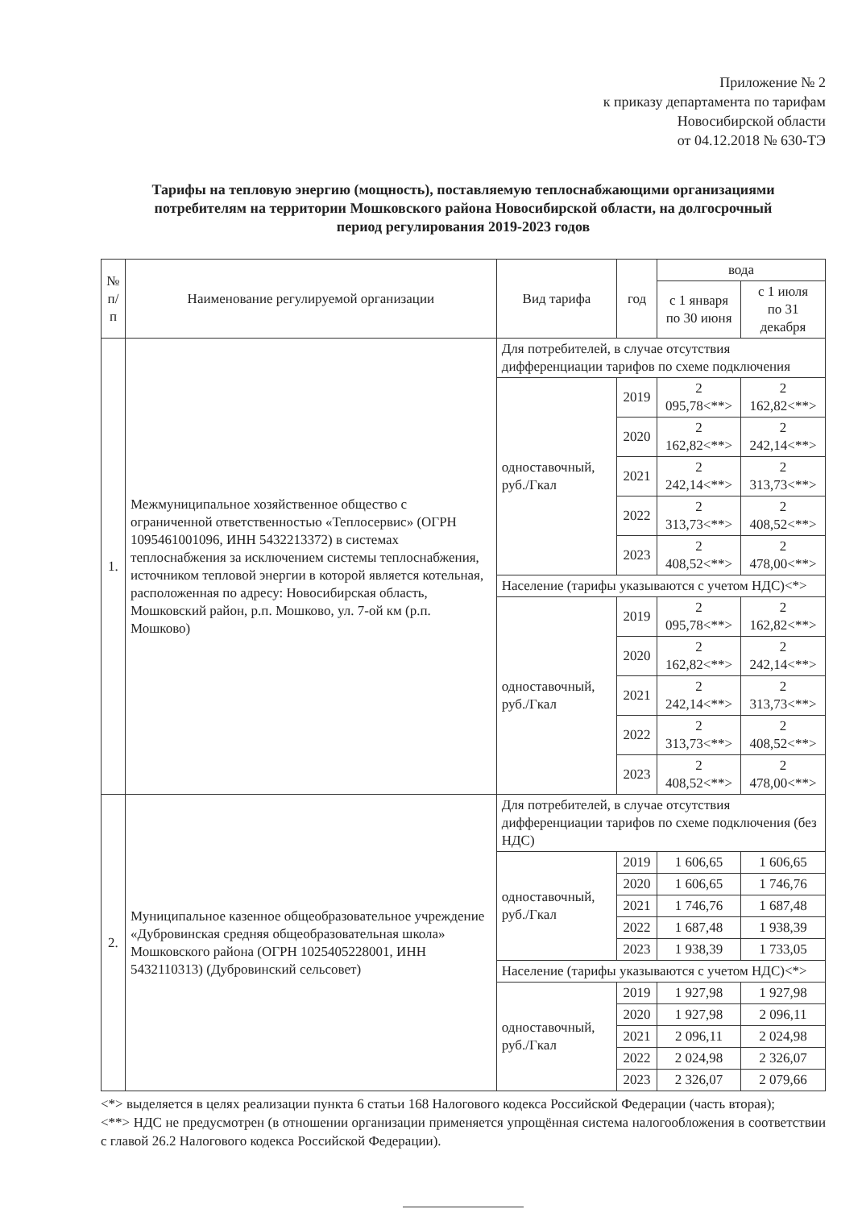Приложение № 2
к приказу департамента по тарифам
Новосибирской области
от 04.12.2018 № 630-ТЭ
Тарифы на тепловую энергию (мощность), поставляемую теплоснабжающими организациями потребителям на территории Мошковского района Новосибирской области, на долгосрочный период регулирования 2019-2023 годов
| № п/п | Наименование регулируемой организации | Вид тарифа | год | вода | |
| --- | --- | --- | --- | --- | --- |
| | | | | с 1 января по 30 июня | с 1 июля по 31 декабря |
| 1. | Межмуниципальное хозяйственное общество с ограниченной ответственностью «Теплосервис» (ОГРН 1095461001096, ИНН 5432213372) в системах теплоснабжения за исключением системы теплоснабжения, источником тепловой энергии в которой является котельная, расположенная по адресу: Новосибирская область, Мошковский район, р.п. Мошково, ул. 7-ой км (р.п. Мошково) | Для потребителей, в случае отсутствия дифференциации тарифов по схеме подключения | | | |
| | | одноставочный, руб./Гкал | 2019 | 2 095,78<**> | 2 162,82<**> |
| | | | 2020 | 2 162,82<**> | 2 242,14<**> |
| | | | 2021 | 2 242,14<**> | 2 313,73<**> |
| | | | 2022 | 2 313,73<**> | 2 408,52<**> |
| | | | 2023 | 2 408,52<**> | 2 478,00<**> |
| | | Население (тарифы указываются с учетом НДС)<*> | | | |
| | | одноставочный, руб./Гкал | 2019 | 2 095,78<**> | 2 162,82<**> |
| | | | 2020 | 2 162,82<**> | 2 242,14<**> |
| | | | 2021 | 2 242,14<**> | 2 313,73<**> |
| | | | 2022 | 2 313,73<**> | 2 408,52<**> |
| | | | 2023 | 2 408,52<**> | 2 478,00<**> |
| 2. | Муниципальное казенное общеобразовательное учреждение «Дубровинская средняя общеобразовательная школа» Мошковского района (ОГРН 1025405228001, ИНН 5432110313) (Дубровинский сельсовет) | Для потребителей, в случае отсутствия дифференциации тарифов по схеме подключения (без НДС) | | | |
| | | одноставочный, руб./Гкал | 2019 | 1 606,65 | 1 606,65 |
| | | | 2020 | 1 606,65 | 1 746,76 |
| | | | 2021 | 1 746,76 | 1 687,48 |
| | | | 2022 | 1 687,48 | 1 938,39 |
| | | | 2023 | 1 938,39 | 1 733,05 |
| | | Население (тарифы указываются с учетом НДС)<*> | | | |
| | | одноставочный, руб./Гкал | 2019 | 1 927,98 | 1 927,98 |
| | | | 2020 | 1 927,98 | 2 096,11 |
| | | | 2021 | 2 096,11 | 2 024,98 |
| | | | 2022 | 2 024,98 | 2 326,07 |
| | | | 2023 | 2 326,07 | 2 079,66 |
<*> выделяется в целях реализации пункта 6 статьи 168 Налогового кодекса Российской Федерации (часть вторая);
<**> НДС не предусмотрен (в отношении организации применяется упрощённая система налогообложения в соответствии с главой 26.2 Налогового кодекса Российской Федерации).